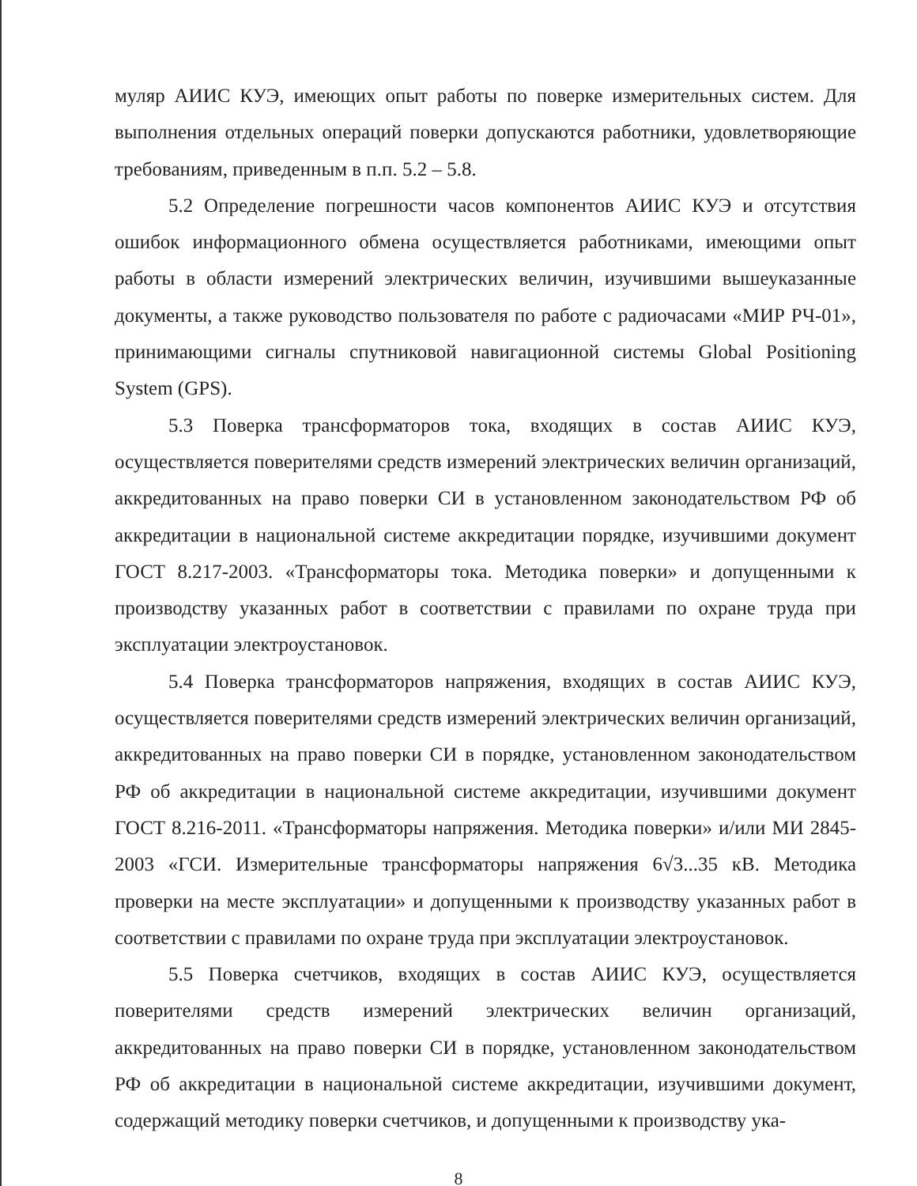муляр АИИС КУЭ, имеющих опыт работы по поверке измерительных систем. Для выполнения отдельных операций поверки допускаются работники, удовлетворяющие требованиям, приведенным в п.п. 5.2 – 5.8.
5.2 Определение погрешности часов компонентов АИИС КУЭ и отсутствия ошибок информационного обмена осуществляется работниками, имеющими опыт работы в области измерений электрических величин, изучившими вышеуказанные документы, а также руководство пользователя по работе с радиочасами «МИР РЧ-01», принимающими сигналы спутниковой навигационной системы Global Positioning System (GPS).
5.3 Поверка трансформаторов тока, входящих в состав АИИС КУЭ, осуществляется поверителями средств измерений электрических величин организаций, аккредитованных на право поверки СИ в установленном законодательством РФ об аккредитации в национальной системе аккредитации порядке, изучившими документ ГОСТ 8.217-2003. «Трансформаторы тока. Методика поверки» и допущенными к производству указанных работ в соответствии с правилами по охране труда при эксплуатации электроустановок.
5.4 Поверка трансформаторов напряжения, входящих в состав АИИС КУЭ, осуществляется поверителями средств измерений электрических величин организаций, аккредитованных на право поверки СИ в порядке, установленном законодательством РФ об аккредитации в национальной системе аккредитации, изучившими документ ГОСТ 8.216-2011. «Трансформаторы напряжения. Методика поверки» и/или МИ 2845-2003 «ГСИ. Измерительные трансформаторы напряжения 6√3...35 кВ. Методика проверки на месте эксплуатации» и допущенными к производству указанных работ в соответствии с правилами по охране труда при эксплуатации электроустановок.
5.5 Поверка счетчиков, входящих в состав АИИС КУЭ, осуществляется поверителями средств измерений электрических величин организаций, аккредитованных на право поверки СИ в порядке, установленном законодательством РФ об аккредитации в национальной системе аккредитации, изучившими документ, содержащий методику поверки счетчиков, и допущенными к производству ука-
8